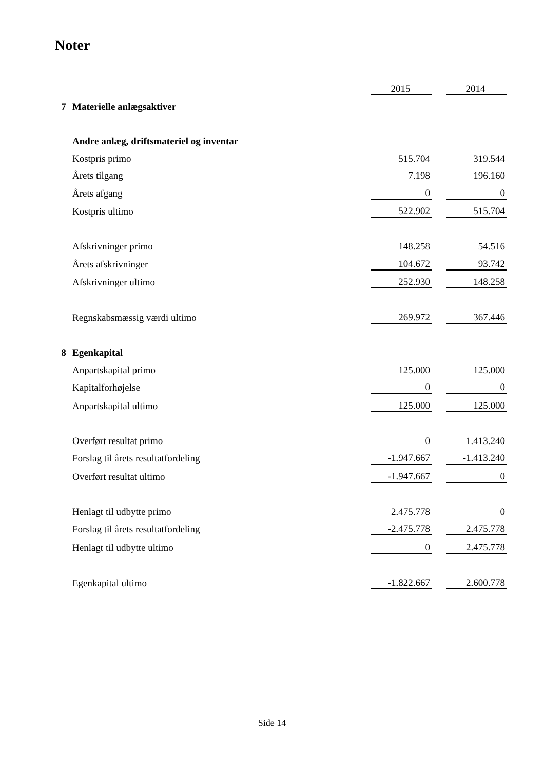Noter
| | | 2015 | | 2014 |
| --- | --- | --- | --- | --- |
| 7 | Materielle anlægsaktiver | | | |
| | Andre anlæg, driftsmateriel og inventar | | | |
| | Kostpris primo | 515.704 | | 319.544 |
| | Årets tilgang | 7.198 | | 196.160 |
| | Årets afgang | 0 | | 0 |
| | Kostpris ultimo | 522.902 | | 515.704 |
| | Afskrivninger primo | 148.258 | | 54.516 |
| | Årets afskrivninger | 104.672 | | 93.742 |
| | Afskrivninger ultimo | 252.930 | | 148.258 |
| | Regnskabsmæssig værdi ultimo | 269.972 | | 367.446 |
| 8 | Egenkapital | | | |
| | Anpartskapital primo | 125.000 | | 125.000 |
| | Kapitalforhøjelse | 0 | | 0 |
| | Anpartskapital ultimo | 125.000 | | 125.000 |
| | Overført resultat primo | 0 | | 1.413.240 |
| | Forslag til årets resultatfordeling | -1.947.667 | | -1.413.240 |
| | Overført resultat ultimo | -1.947.667 | | 0 |
| | Henlagt til udbytte primo | 2.475.778 | | 0 |
| | Forslag til årets resultatfordeling | -2.475.778 | | 2.475.778 |
| | Henlagt til udbytte ultimo | 0 | | 2.475.778 |
| | Egenkapital ultimo | -1.822.667 | | 2.600.778 |
Side 14